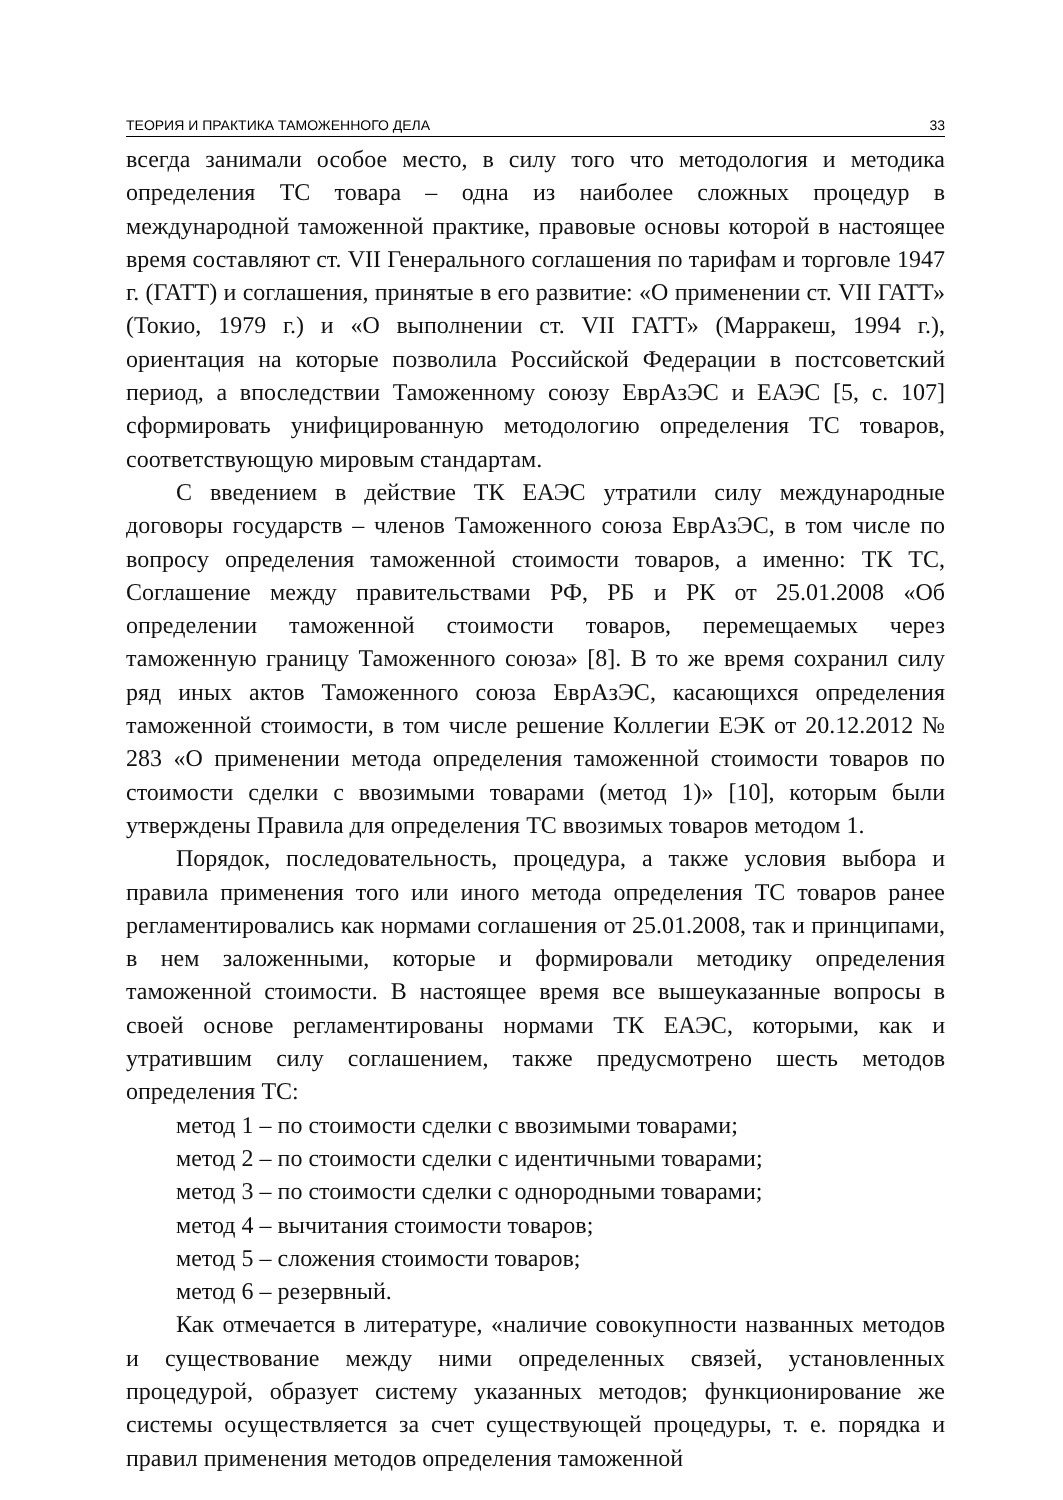ТЕОРИЯ И ПРАКТИКА ТАМОЖЕННОГО ДЕЛА 33
всегда занимали особое место, в силу того что методология и методика определения ТС товара – одна из наиболее сложных процедур в международной таможенной практике, правовые основы которой в настоящее время составляют ст. VII Генерального соглашения по тарифам и торговле 1947 г. (ГАТТ) и соглашения, принятые в его развитие: «О применении ст. VII ГАТТ» (Токио, 1979 г.) и «О выполнении ст. VII ГАТТ» (Марракеш, 1994 г.), ориентация на которые позволила Российской Федерации в постсоветский период, а впоследствии Таможенному союзу ЕврАзЭС и ЕАЭС [5, с. 107] сформировать унифицированную методологию определения ТС товаров, соответствующую мировым стандартам.
С введением в действие ТК ЕАЭС утратили силу международные договоры государств – членов Таможенного союза ЕврАзЭС, в том числе по вопросу определения таможенной стоимости товаров, а именно: ТК ТС, Соглашение между правительствами РФ, РБ и РК от 25.01.2008 «Об определении таможенной стоимости товаров, перемещаемых через таможенную границу Таможенного союза» [8]. В то же время сохранил силу ряд иных актов Таможенного союза ЕврАзЭС, касающихся определения таможенной стоимости, в том числе решение Коллегии ЕЭК от 20.12.2012 № 283 «О применении метода определения таможенной стоимости товаров по стоимости сделки с ввозимыми товарами (метод 1)» [10], которым были утверждены Правила для определения ТС ввозимых товаров методом 1.
Порядок, последовательность, процедура, а также условия выбора и правила применения того или иного метода определения ТС товаров ранее регламентировались как нормами соглашения от 25.01.2008, так и принципами, в нем заложенными, которые и формировали методику определения таможенной стоимости. В настоящее время все вышеуказанные вопросы в своей основе регламентированы нормами ТК ЕАЭС, которыми, как и утратившим силу соглашением, также предусмотрено шесть методов определения ТС:
метод 1 – по стоимости сделки с ввозимыми товарами;
метод 2 – по стоимости сделки с идентичными товарами;
метод 3 – по стоимости сделки с однородными товарами;
метод 4 – вычитания стоимости товаров;
метод 5 – сложения стоимости товаров;
метод 6 – резервный.
Как отмечается в литературе, «наличие совокупности названных методов и существование между ними определенных связей, установленных процедурой, образует систему указанных методов; функционирование же системы осуществляется за счет существующей процедуры, т. е. порядка и правил применения методов определения таможенной